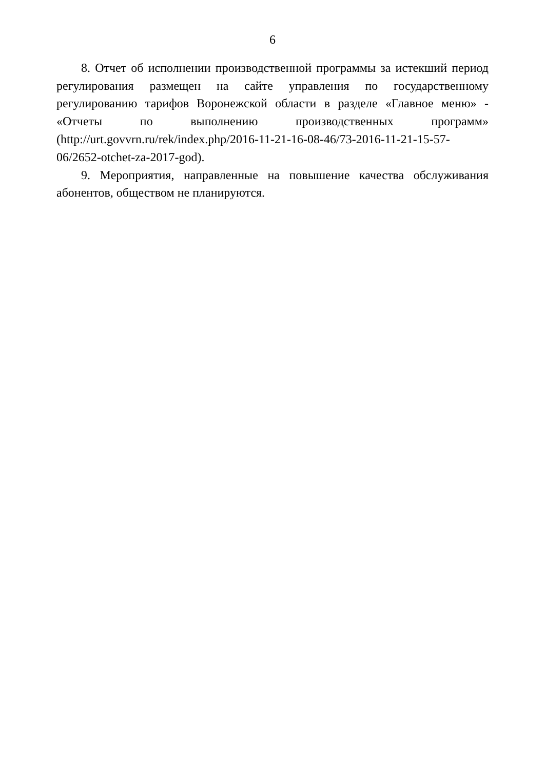6
8. Отчет об исполнении производственной программы за истекший период регулирования размещен на сайте управления по государственному регулированию тарифов Воронежской области в разделе «Главное меню» - «Отчеты по выполнению производственных программ» (http://urt.govvrn.ru/rek/index.php/2016-11-21-16-08-46/73-2016-11-21-15-57-06/2652-otchet-za-2017-god).
9. Мероприятия, направленные на повышение качества обслуживания абонентов, обществом не планируются.